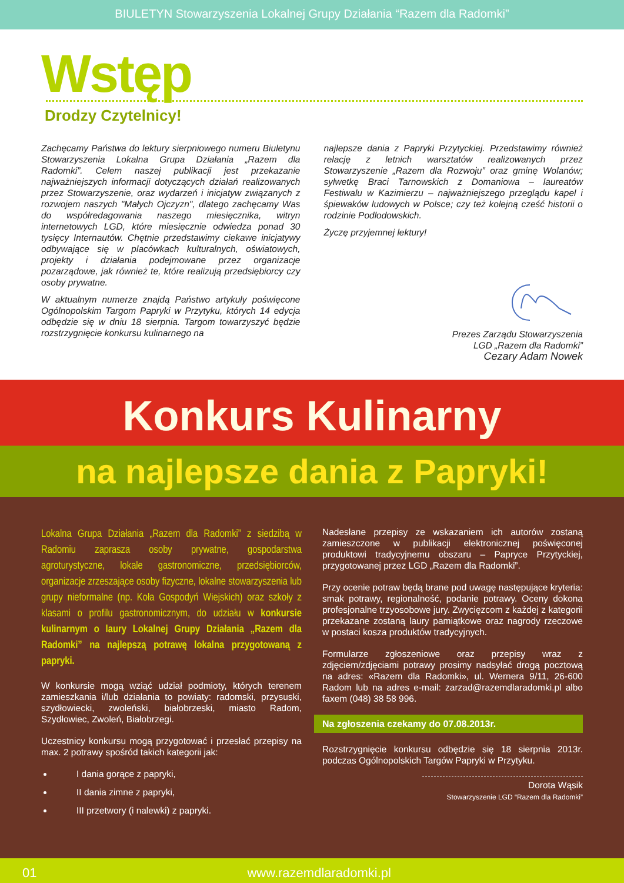BIULETYN Stowarzyszenia Lokalnej Grupy Działania “Razem dla Radomki”
Wstęp
Drodzy Czytelnicy!
Zachęcamy Państwa do lektury sierpniowego numeru Biuletynu Stowarzyszenia Lokalna Grupa Działania „Razem dla Radomki”. Celem naszej publikacji jest przekazanie najważniejszych informacji dotyczących działań realizowanych przez Stowarzyszenie, oraz wydarzeń i inicjatyw związanych z rozwojem naszych "Małych Ojczyzn", dlatego zachęcamy Was do współredagowania naszego miesięcznika, witryn internetowych LGD, które miesięcznie odwiedza ponad 30 tysięcy Internautów. Chętnie przedstawimy ciekawe inicjatywy odbywające się w placówkach kulturalnych, oświatowych, projekty i działania podejmowane przez organizacje pozarządowe, jak również te, które realizują przedsiębiorcy czy osoby prywatne.
W aktualnym numerze znajdą Państwo artykuły poświęcone Ogólnopolskim Targom Papryki w Przytyku, których 14 edycja odbędzie się w dniu 18 sierpnia. Targom towarzyszyć będzie rozstrzygnięcie konkursu kulinarnego na
najlepsze dania z Papryki Przytyckiej. Przedstawimy również relację z letnich warsztatów realizowanych przez Stowarzyszenie „Razem dla Rozwoju” oraz gminę Wolanów; sylwetkę Braci Tarnowskich z Domaniowa – laureatów Festiwalu w Kazimierzu – najważniejszego przeglądu kapel i śpiewaków ludowych w Polsce; czy też kolejną cześć historii o rodzinie Podlodowskich.
Życzę przyjemnej lektury!
Prezes Zarządu Stowarzyszenia
LGD „Razem dla Radomki”
Cezary Adam Nowek
Konkurs Kulinarny
na najlepsze dania z Papryki!
Lokalna Grupa Działania „Razem dla Radomki” z siedzibą w Radomiu zaprasza osoby prywatne, gospodarstwa agroturystyczne, lokale gastronomiczne, przedsiębiorców, organizacje zrzeszające osoby fizyczne, lokalne stowarzyszenia lub grupy nieformalne (np. Koła Gospodyń Wiejskich) oraz szkoły z klasami o profilu gastronomicznym, do udziału w konkursie kulinarnym o laury Lokalnej Grupy Działania „Razem dla Radomki” na najlepszą potrawę lokalna przygotowaną z papryki.
W konkursie mogą wziąć udział podmioty, których terenem zamieszkania i/lub działania to powiaty: radomski, przysuski, szydłowiecki, zwoleński, białobrzeski, miasto Radom, Szydłowiec, Zwoleń, Białobrzegi.
Uczestnicy konkursu mogą przygotować i przesłać przepisy na max. 2 potrawy spośród takich kategorii jak:
I dania gorące z papryki,
II dania zimne z papryki,
III przetwory (i nalewki) z papryki.
Nadesłane przepisy ze wskazaniem ich autorów zostaną zamieszczone w publikacji elektronicznej poświęconej produktowi tradycyjnemu obszaru – Papryce Przytyckiej, przygotowanej przez LGD „Razem dla Radomki”.
Przy ocenie potraw będą brane pod uwagę następujące kryteria: smak potrawy, regionalność, podanie potrawy. Oceny dokona profesjonalne trzyosobowe jury. Zwycięzcom z każdej z kategorii przekazane zostaną laury pamiątkowe oraz nagrody rzeczowe w postaci kosza produktów tradycyjnych.
Formularze zgłoszeniowe oraz przepisy wraz z zdjęciem/zdjęciami potrawy prosimy nadsyłać drogą pocztową na adres: «Razem dla Radomki», ul. Wernera 9/11, 26-600 Radom lub na adres e-mail: zarzad@razemdlaradomki.pl albo faxem (048) 38 58 996.
Na zgłoszenia czekamy do 07.08.2013r.
Rozstrzygnięcie konkursu odbędzie się 18 sierpnia 2013r. podczas Ogólnopolskich Targów Papryki w Przytyku.
Dorota Wąsik
Stowarzyszenie LGD “Razem dla Radomki”
01 www.razemdlaradomki.pl